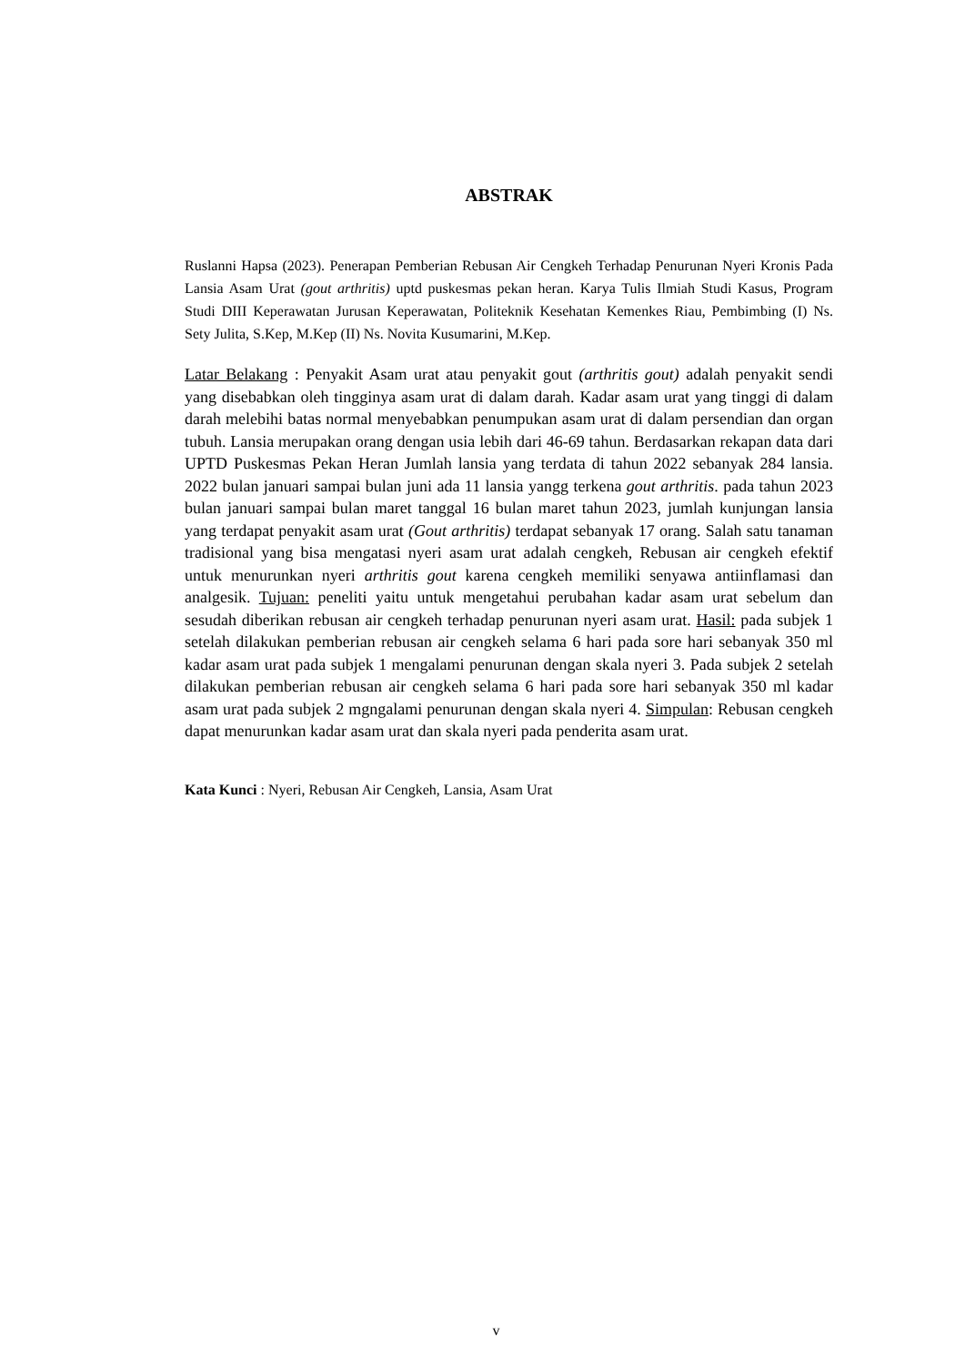ABSTRAK
Ruslanni Hapsa (2023). Penerapan Pemberian Rebusan Air Cengkeh Terhadap Penurunan Nyeri Kronis Pada Lansia Asam Urat (gout arthritis) uptd puskesmas pekan heran. Karya Tulis Ilmiah Studi Kasus, Program Studi DIII Keperawatan Jurusan Keperawatan, Politeknik Kesehatan Kemenkes Riau, Pembimbing (I) Ns. Sety Julita, S.Kep, M.Kep (II) Ns. Novita Kusumarini, M.Kep.
Latar Belakang : Penyakit Asam urat atau penyakit gout (arthritis gout) adalah penyakit sendi yang disebabkan oleh tingginya asam urat di dalam darah. Kadar asam urat yang tinggi di dalam darah melebihi batas normal menyebabkan penumpukan asam urat di dalam persendian dan organ tubuh. Lansia merupakan orang dengan usia lebih dari 46-69 tahun. Berdasarkan rekapan data dari UPTD Puskesmas Pekan Heran Jumlah lansia yang terdata di tahun 2022 sebanyak 284 lansia. 2022 bulan januari sampai bulan juni ada 11 lansia yangg terkena gout arthritis. pada tahun 2023 bulan januari sampai bulan maret tanggal 16 bulan maret tahun 2023, jumlah kunjungan lansia yang terdapat penyakit asam urat (Gout arthritis) terdapat sebanyak 17 orang. Salah satu tanaman tradisional yang bisa mengatasi nyeri asam urat adalah cengkeh, Rebusan air cengkeh efektif untuk menurunkan nyeri arthritis gout karena cengkeh memiliki senyawa antiinflamasi dan analgesik. Tujuan: peneliti yaitu untuk mengetahui perubahan kadar asam urat sebelum dan sesudah diberikan rebusan air cengkeh terhadap penurunan nyeri asam urat. Hasil: pada subjek 1 setelah dilakukan pemberian rebusan air cengkeh selama 6 hari pada sore hari sebanyak 350 ml kadar asam urat pada subjek 1 mengalami penurunan dengan skala nyeri 3. Pada subjek 2 setelah dilakukan pemberian rebusan air cengkeh selama 6 hari pada sore hari sebanyak 350 ml kadar asam urat pada subjek 2 mgngalami penurunan dengan skala nyeri 4. Simpulan: Rebusan cengkeh dapat menurunkan kadar asam urat dan skala nyeri pada penderita asam urat.
Kata Kunci : Nyeri, Rebusan Air Cengkeh, Lansia, Asam Urat
v